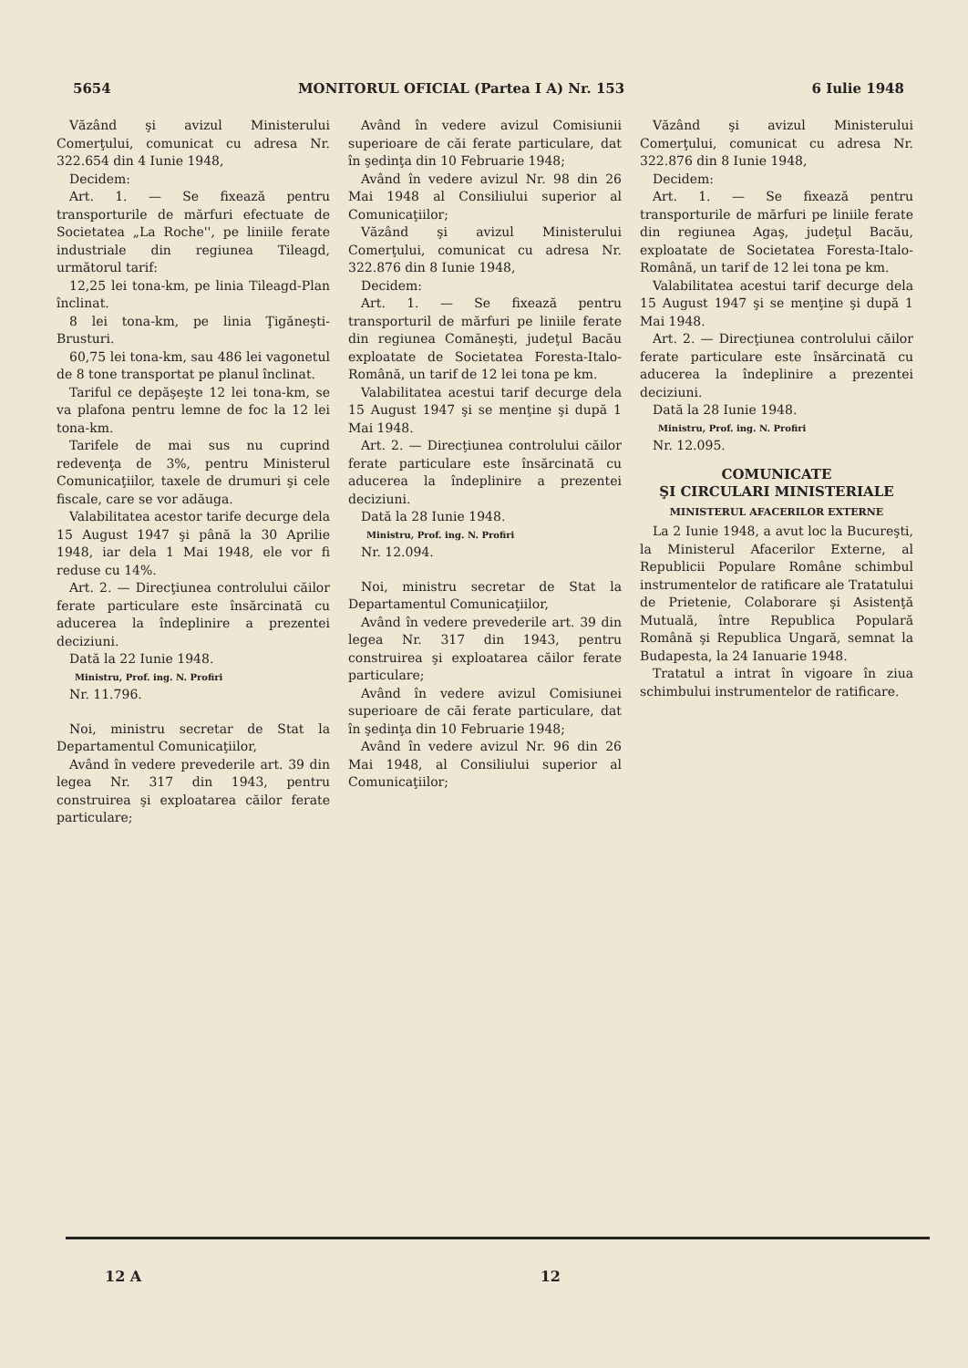5654 MONITORUL OFICIAL (Partea I A) Nr. 153 6 Iulie 1948
Văzând şi avizul Ministerului Comerţului, comunicat cu adresa Nr. 322.654 din 4 Iunie 1948,
Decidem:
Art. 1. — Se fixează pentru transporturile de mărfuri efectuate de Societatea „La Roche'', pe liniile ferate industriale din regiunea Tileagd, următorul tarif:
12,25 lei tona-km, pe linia Tileagd-Plan înclinat.
8 lei tona-km, pe linia Ţigăneşti-Brusturi.
60,75 lei tona-km, sau 486 lei vagonetul de 8 tone transportat pe planul înclinat.
Tariful ce depăşeşte 12 lei tona-km, se va plafona pentru lemne de foc la 12 lei tona-km.
Tarifele de mai sus nu cuprind redevenţa de 3%, pentru Ministerul Comunicaţiilor, taxele de drumuri şi cele fiscale, care se vor adăuga.
Valabilitatea acestor tarife decurge dela 15 August 1947 şi până la 30 Aprilie 1948, iar dela 1 Mai 1948, ele vor fi reduse cu 14%.
Art. 2. — Direcţiunea controlului căilor ferate particulare este însărcinată cu aducerea la îndeplinire a prezentei deciziuni.
Dată la 22 Iunie 1948.
Ministru, Prof. ing. N. Profiri
Nr. 11.796.
Noi, ministru secretar de Stat la Departamentul Comunicaţiilor,
Având în vedere prevederile art. 39 din legea Nr. 317 din 1943, pentru construirea şi exploatarea căilor ferate particulare;
Având în vedere avizul Comisiunii superioare de căi ferate particulare, dat în şedinţa din 10 Februarie 1948;
Având în vedere avizul Nr. 98 din 26 Mai 1948 al Consiliului superior al Comunicaţiilor;
Văzând şi avizul Ministerului Comerţului, comunicat cu adresa Nr. 322.876 din 8 Iunie 1948,
Decidem:
Art. 1. — Se fixează pentru transporturil de mărfuri pe liniile ferate din regiunea Comăneşti, judeţul Bacău exploatate de Societatea Foresta-Italo-Română, un tarif de 12 lei tona pe km.
Valabilitatea acestui tarif decurge dela 15 August 1947 şi se menţine şi după 1 Mai 1948.
Art. 2. — Direcţiunea controlului căilor ferate particulare este însărcinată cu aducerea la îndeplinire a prezentei deciziuni.
Dată la 28 Iunie 1948.
Ministru, Prof. ing. N. Profiri
Nr. 12.094.
Noi, ministru secretar de Stat la Departamentul Comunicaţiilor,
Având în vedere prevederile art. 39 din legea Nr. 317 din 1943, pentru construirea şi exploatarea căilor ferate particulare;
Având în vedere avizul Comisiunei superioare de căi ferate particulare, dat în şedinţa din 10 Februarie 1948;
Având în vedere avizul Nr. 96 din 26 Mai 1948, al Consiliului superior al Comunicaţiilor;
Văzând şi avizul Ministerului Comerţului, comunicat cu adresa Nr. 322.876 din 8 Iunie 1948,
Decidem:
Art. 1. — Se fixează pentru transporturile de mărfuri pe liniile ferate din regiunea Agaş, judeţul Bacău, exploatate de Societatea Foresta-Italo-Română, un tarif de 12 lei tona pe km.
Valabilitatea acestui tarif decurge dela 15 August 1947 şi se menţine şi după 1 Mai 1948.
Art. 2. — Direcţiunea controlului căilor ferate particulare este însărcinată cu aducerea la îndeplinire a prezentei deciziuni.
Dată la 28 Iunie 1948.
Ministru, Prof. ing. N. Profiri
Nr. 12.095.
COMUNICATE
ŞI CIRCULARI MINISTERIALE
MINISTERUL AFACERILOR EXTERNE
La 2 Iunie 1948, a avut loc la Bucureşti, la Ministerul Afacerilor Externe, al Republicii Populare Române schimbul instrumentelor de ratificare ale Tratatului de Prietenie, Colaborare şi Asistenţă Mutuală, între Republica Populară Română şi Republica Ungară, semnat la Budapesta, la 24 Ianuarie 1948.
Tratatul a intrat în vigoare în ziua schimbului instrumentelor de ratificare.
12 A 12